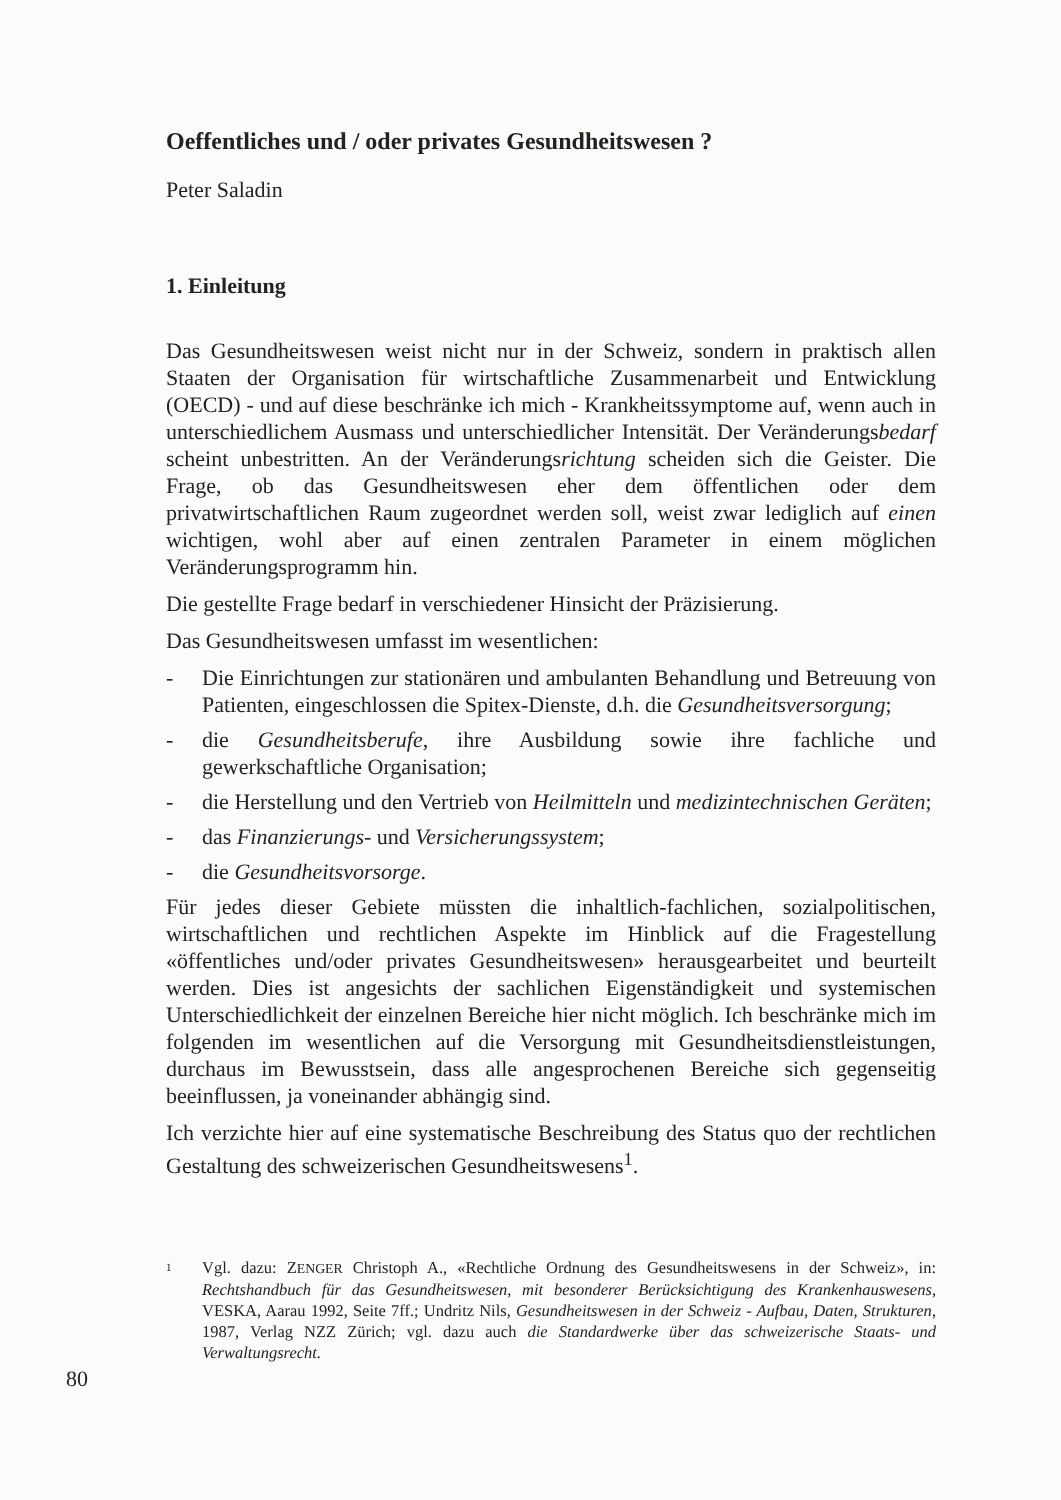Oeffentliches und / oder privates Gesundheitswesen ?
Peter Saladin
1. Einleitung
Das Gesundheitswesen weist nicht nur in der Schweiz, sondern in praktisch allen Staaten der Organisation für wirtschaftliche Zusammenarbeit und Entwicklung (OECD) - und auf diese beschränke ich mich - Krankheitssymptome auf, wenn auch in unterschiedlichem Ausmass und unterschiedlicher Intensität. Der Veränderungsbedarf scheint unbestritten. An der Veränderungsrichtung scheiden sich die Geister. Die Frage, ob das Gesundheitswesen eher dem öffentlichen oder dem privatwirtschaftlichen Raum zugeordnet werden soll, weist zwar lediglich auf einen wichtigen, wohl aber auf einen zentralen Parameter in einem möglichen Veränderungsprogramm hin.
Die gestellte Frage bedarf in verschiedener Hinsicht der Präzisierung.
Das Gesundheitswesen umfasst im wesentlichen:
- Die Einrichtungen zur stationären und ambulanten Behandlung und Betreuung von Patienten, eingeschlossen die Spitex-Dienste, d.h. die Gesundheitsversorgung;
- die Gesundheitsberufe, ihre Ausbildung sowie ihre fachliche und gewerkschaftliche Organisation;
- die Herstellung und den Vertrieb von Heilmitteln und medizintechnischen Geräten;
- das Finanzierungs- und Versicherungssystem;
- die Gesundheitsvorsorge.
Für jedes dieser Gebiete müssten die inhaltlich-fachlichen, sozialpolitischen, wirtschaftlichen und rechtlichen Aspekte im Hinblick auf die Fragestellung «öffentliches und/oder privates Gesundheitswesen» herausgearbeitet und beurteilt werden. Dies ist angesichts der sachlichen Eigenständigkeit und systemischen Unterschiedlichkeit der einzelnen Bereiche hier nicht möglich. Ich beschränke mich im folgenden im wesentlichen auf die Versorgung mit Gesundheitsdienstleistungen, durchaus im Bewusstsein, dass alle angesprochenen Bereiche sich gegenseitig beeinflussen, ja voneinander abhängig sind.
Ich verzichte hier auf eine systematische Beschreibung des Status quo der rechtlichen Gestaltung des schweizerischen Gesundheitswesens<sup>1</sup>.
1 Vgl. dazu: ZENGER Christoph A., «Rechtliche Ordnung des Gesundheitswesens in der Schweiz», in: Rechtshandbuch für das Gesundheitswesen, mit besonderer Berücksichtigung des Krankenhauswesens, VESKA, Aarau 1992, Seite 7ff.; Undritz Nils, Gesundheitswesen in der Schweiz - Aufbau, Daten, Strukturen, 1987, Verlag NZZ Zürich; vgl. dazu auch die Standardwerke über das schweizerische Staats- und Verwaltungsrecht.
80